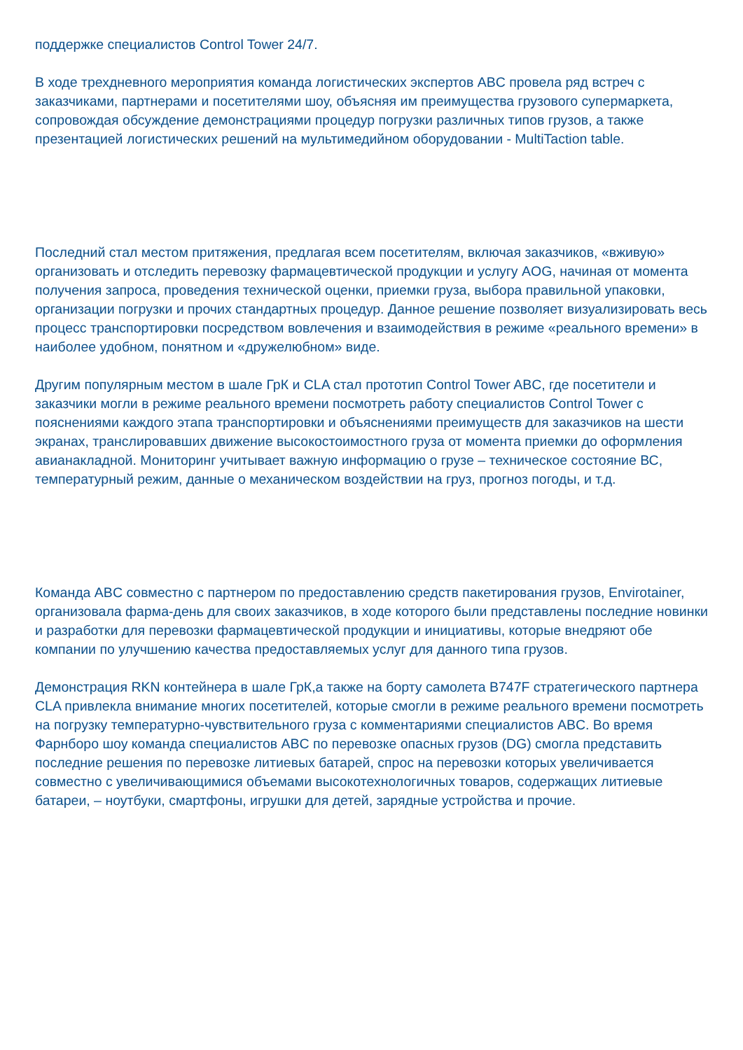поддержке специалистов Control Tower 24/7.
В ходе трехдневного мероприятия команда логистических экспертов ABC провела ряд встреч с заказчиками, партнерами и посетителями шоу, объясняя им преимущества грузового супермаркета, сопровождая обсуждение демонстрациями процедур погрузки различных типов грузов, а также презентацией логистических решений на мультимедийном оборудовании - MultiTaction table.
Последний стал местом притяжения, предлагая всем посетителям, включая заказчиков, «вживую» организовать и отследить перевозку фармацевтической продукции и услугу AOG, начиная от момента получения запроса, проведения технической оценки, приемки груза, выбора правильной упаковки, организации погрузки и прочих стандартных процедур. Данное решение позволяет визуализировать весь процесс транспортировки посредством вовлечения и взаимодействия в режиме «реального времени» в наиболее удобном, понятном и «дружелюбном» виде.
Другим популярным местом в шале ГрК и CLA стал прототип Control Tower ABC, где посетители и заказчики могли в режиме реального времени посмотреть работу специалистов Control Tower с пояснениями каждого этапа транспортировки и объяснениями преимуществ для заказчиков на шести экранах, транслировавших движение высокостоимостного груза от момента приемки до оформления авианакладной. Мониторинг учитывает важную информацию о грузе – техническое состояние ВС, температурный режим, данные о механическом воздействии на груз, прогноз погоды, и т.д.
Команда ABC совместно с партнером по предоставлению средств пакетирования грузов, Envirotainer, организовала фарма-день для своих заказчиков, в ходе которого были представлены последние новинки и разработки для перевозки фармацевтической продукции и инициативы, которые внедряют обе компании по улучшению качества предоставляемых услуг для данного типа грузов.
Демонстрация RKN контейнера в шале ГрК,а также на борту самолета B747F стратегического партнера CLA привлекла внимание многих посетителей, которые смогли в режиме реального времени посмотреть на погрузку температурно-чувствительного груза с комментариями специалистов ABC. Во время Фарнборо шоу команда специалистов ABC по перевозке опасных грузов (DG) смогла представить последние решения по перевозке литиевых батарей, спрос на перевозки которых увеличивается совместно с увеличивающимися объемами высокотехнологичных товаров, содержащих литиевые батареи, – ноутбуки, смартфоны, игрушки для детей, зарядные устройства и прочие.